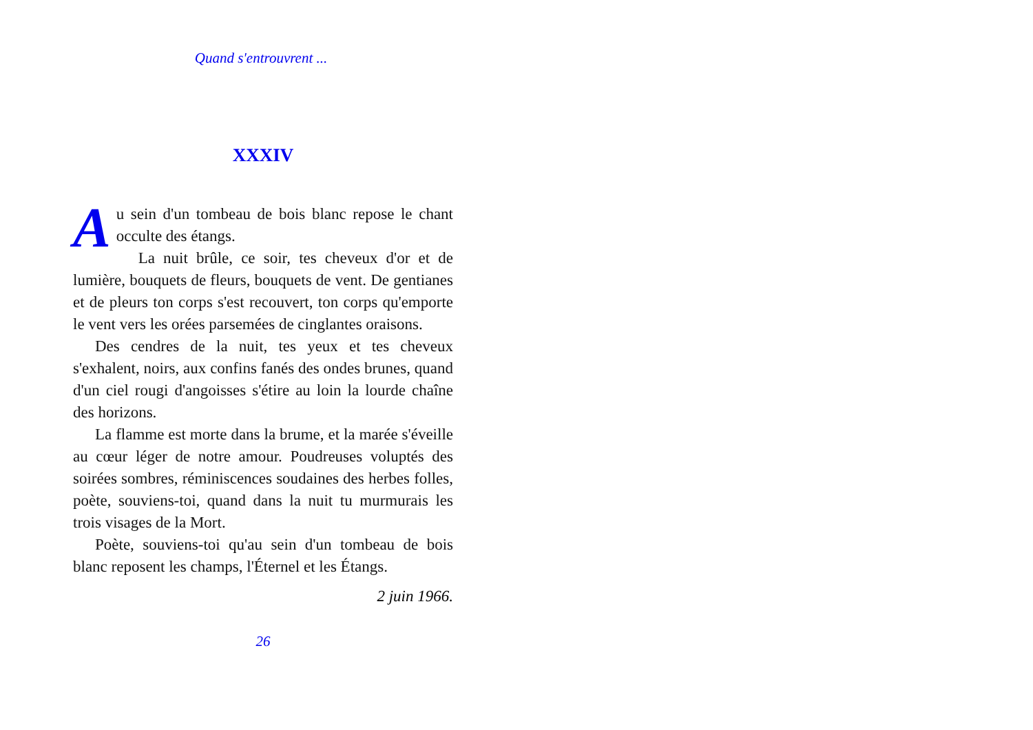Quand s'entrouvrent ...
XXXIV
Au sein d'un tombeau de bois blanc repose le chant occulte des étangs.
La nuit brûle, ce soir, tes cheveux d'or et de lumière, bouquets de fleurs, bouquets de vent. De gentianes et de pleurs ton corps s'est recouvert, ton corps qu'emporte le vent vers les orées parsemées de cinglantes oraisons.
Des cendres de la nuit, tes yeux et tes cheveux s'exhalent, noirs, aux confins fanés des ondes brunes, quand d'un ciel rougi d'angoisses s'étire au loin la lourde chaîne des horizons.
La flamme est morte dans la brume, et la marée s'éveille au cœur léger de notre amour. Poudreuses voluptés des soirées sombres, réminiscences soudaines des herbes folles, poète, souviens-toi, quand dans la nuit tu murmurais les trois visages de la Mort.
Poète, souviens-toi qu'au sein d'un tombeau de bois blanc reposent les champs, l'Éternel et les Étangs.
2 juin 1966.
26